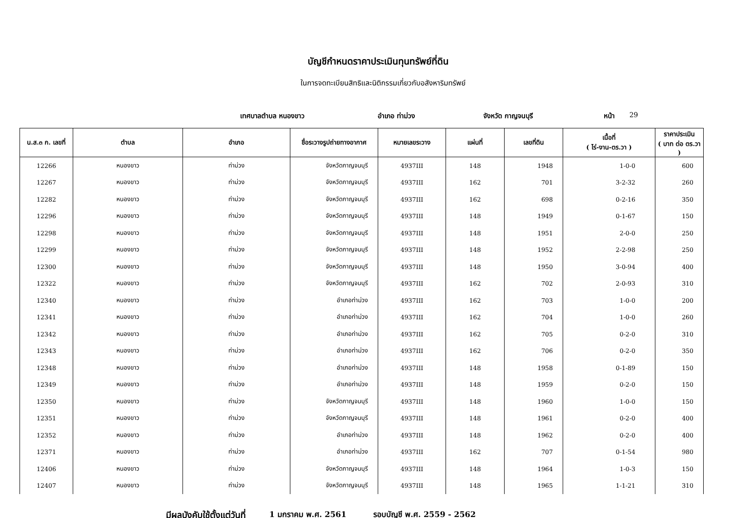บัญชีกำหนดราคาประเมินทุนทรัพย์ที่ดิน
ในการจดทะเบียนสิทธิและนิติกรรมเกี่ยวกับอสังหาริมทรัพย์
เทศบาลตำบล หนองขาว อำเภอ ท่าม่วง จังหวัด กาญจนบุรี หน้า 29
| น.ส.๓ ก. เลขที่ | ตำบล | อำเภอ | ชื่อระวางรูปถ่ายทางอากาศ | หมายเลขระวาง | แผ่นที่ | เลขที่ดิน | เนื้อที่ ( ไร่-งาน-ตร.วา ) | ราคาประเมิน ( บาท ต่อ ตร.วา ) |
| --- | --- | --- | --- | --- | --- | --- | --- | --- |
| 12266 | หนองขาว | ท่าม่วง | จังหวัดกาญจนบุรี | 4937III | 148 | 1948 | 1-0-0 | 600 |
| 12267 | หนองขาว | ท่าม่วง | จังหวัดกาญจนบุรี | 4937III | 162 | 701 | 3-2-32 | 260 |
| 12282 | หนองขาว | ท่าม่วง | จังหวัดกาญจนบุรี | 4937III | 162 | 698 | 0-2-16 | 350 |
| 12296 | หนองขาว | ท่าม่วง | จังหวัดกาญจนบุรี | 4937III | 148 | 1949 | 0-1-67 | 150 |
| 12298 | หนองขาว | ท่าม่วง | จังหวัดกาญจนบุรี | 4937III | 148 | 1951 | 2-0-0 | 250 |
| 12299 | หนองขาว | ท่าม่วง | จังหวัดกาญจนบุรี | 4937III | 148 | 1952 | 2-2-98 | 250 |
| 12300 | หนองขาว | ท่าม่วง | จังหวัดกาญจนบุรี | 4937III | 148 | 1950 | 3-0-94 | 400 |
| 12322 | หนองขาว | ท่าม่วง | จังหวัดกาญจนบุรี | 4937III | 162 | 702 | 2-0-93 | 310 |
| 12340 | หนองขาว | ท่าม่วง | อำเภอท่าม่วง | 4937III | 162 | 703 | 1-0-0 | 200 |
| 12341 | หนองขาว | ท่าม่วง | อำเภอท่าม่วง | 4937III | 162 | 704 | 1-0-0 | 260 |
| 12342 | หนองขาว | ท่าม่วง | อำเภอท่าม่วง | 4937III | 162 | 705 | 0-2-0 | 310 |
| 12343 | หนองขาว | ท่าม่วง | อำเภอท่าม่วง | 4937III | 162 | 706 | 0-2-0 | 350 |
| 12348 | หนองขาว | ท่าม่วง | อำเภอท่าม่วง | 4937III | 148 | 1958 | 0-1-89 | 150 |
| 12349 | หนองขาว | ท่าม่วง | อำเภอท่าม่วง | 4937III | 148 | 1959 | 0-2-0 | 150 |
| 12350 | หนองขาว | ท่าม่วง | จังหวัดกาญจนบุรี | 4937III | 148 | 1960 | 1-0-0 | 150 |
| 12351 | หนองขาว | ท่าม่วง | จังหวัดกาญจนบุรี | 4937III | 148 | 1961 | 0-2-0 | 400 |
| 12352 | หนองขาว | ท่าม่วง | อำเภอท่าม่วง | 4937III | 148 | 1962 | 0-2-0 | 400 |
| 12371 | หนองขาว | ท่าม่วง | อำเภอท่าม่วง | 4937III | 162 | 707 | 0-1-54 | 980 |
| 12406 | หนองขาว | ท่าม่วง | จังหวัดกาญจนบุรี | 4937III | 148 | 1964 | 1-0-3 | 150 |
| 12407 | หนองขาว | ท่าม่วง | จังหวัดกาญจนบุรี | 4937III | 148 | 1965 | 1-1-21 | 310 |
มีผลบังคับใช้ตั้งแต่วันที่ 1 มกราคม พ.ศ. 2561 รอบบัญชี พ.ศ. 2559 - 2562